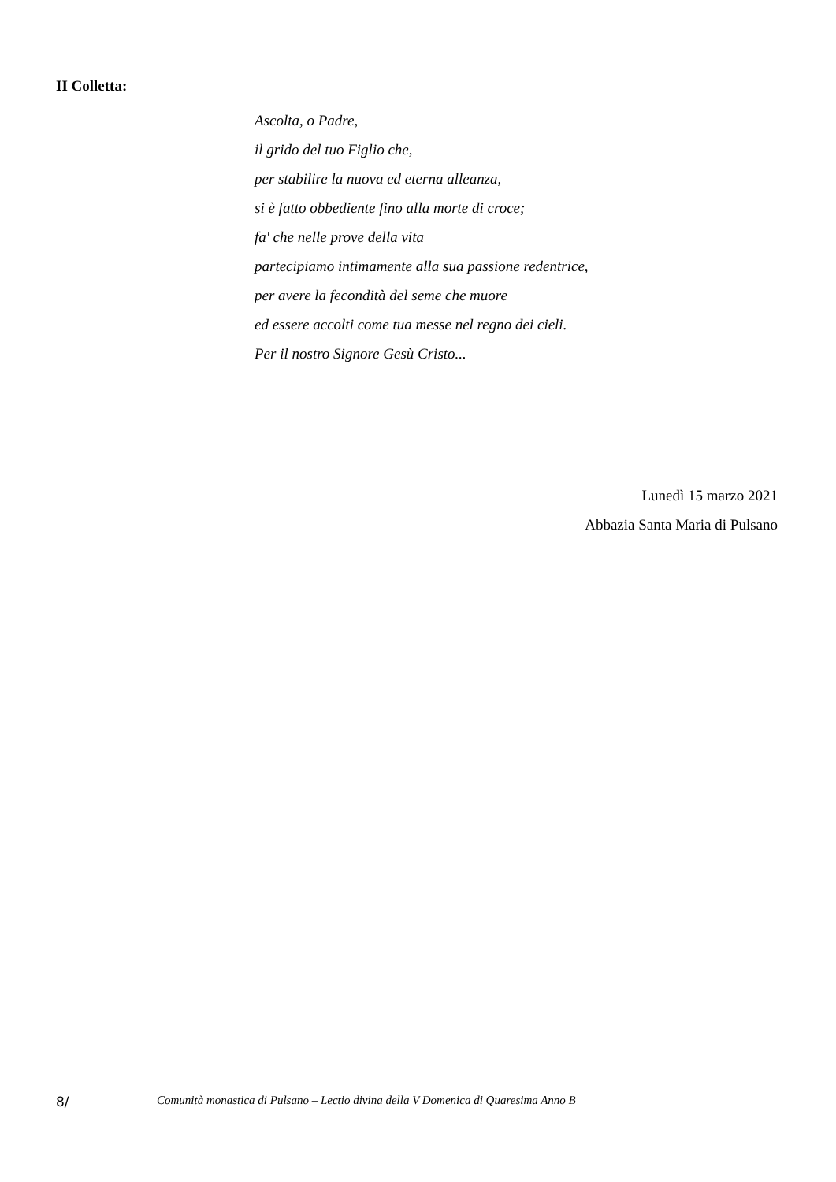II Colletta:
Ascolta, o Padre,
il grido del tuo Figlio che,
per stabilire la nuova ed eterna alleanza,
si è fatto obbediente fino alla morte di croce;
fa' che nelle prove della vita
partecipiamo intimamente alla sua passione redentrice,
per avere la fecondità del seme che muore
ed essere accolti come tua messe nel regno dei cieli.
Per il nostro Signore Gesù Cristo...
Lunedì 15 marzo 2021
Abbazia Santa Maria di Pulsano
8/ Comunità monastica di Pulsano – Lectio divina della V Domenica di Quaresima Anno B